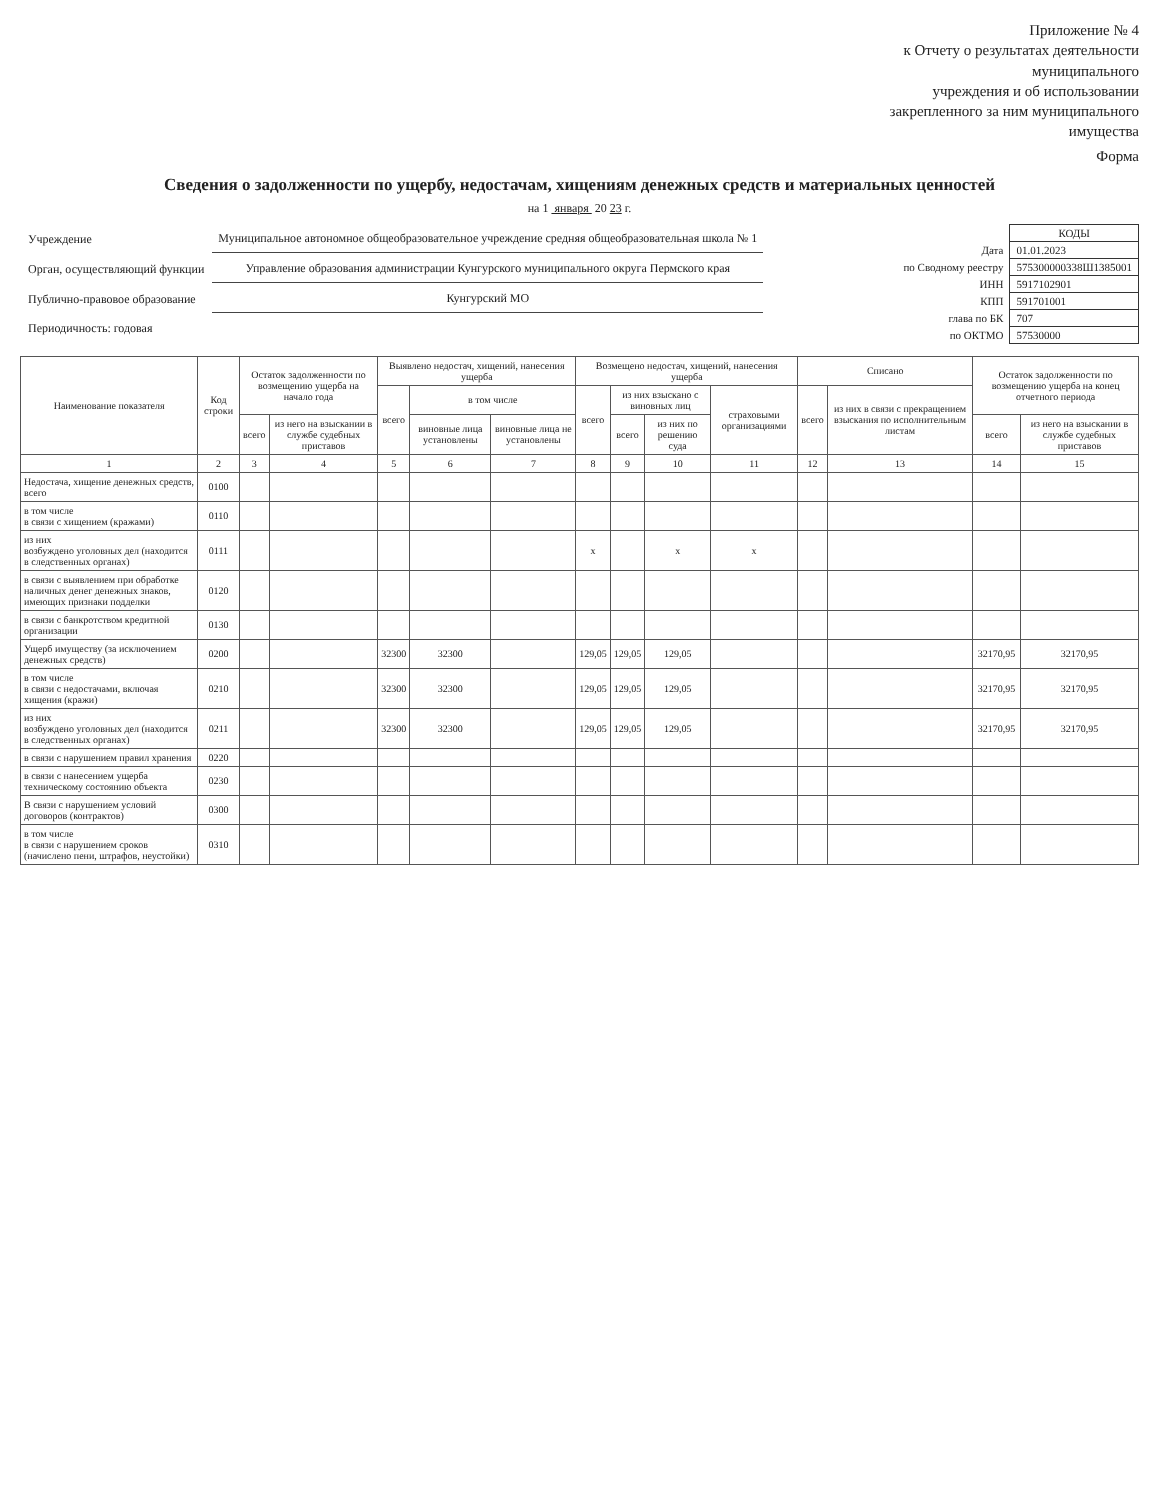Приложение № 4
к Отчету о результатах деятельности
муниципального
учреждения и об использовании
закрепленного за ним муниципального
имущества
Форма
Сведения о задолженности по ущербу, недостачам, хищениям денежных средств и материальных ценностей
на 1 января 20 23 г.
| Учреждение | Муниципальное автономное общеобразовательное учреждение средняя общеобразовательная школа № 1 |
| Орган, осуществляющий функции | Управление образования администрации Кунгурского муниципального округа Пермского края |
| Публично-правовое образование | Кунгурский МО |
| Периодичность: годовая | |
| | КОДЫ |
| Дата | 01.01.2023 |
| по Сводному реестру | 575300000338Ш1385001 |
| ИНН | 5917102901 |
| КПП | 591701001 |
| глава по БК | 707 |
| по ОКТМО | 57530000 |
| Наименование показателя | Код строки | Остаток задолженности по возмещению ущерба на начало года | | Выявлено недостач, хищений, нанесения ущерба | | | Возмещено недостач, хищений, нанесения ущерба | | | | Списано | | Остаток задолженности по возмещению ущерба на конец отчетного периода | |
| --- | --- | --- | --- | --- | --- | --- | --- | --- | --- | --- | --- | --- | --- | --- |
| | | | | всего | в том числе | | всего | из них взыскано с виновных лиц | | страховыми организациями | всего | из них в связи с прекращением взыскания по исполнительным листам | | |
| | | всего | из него на взыскании в службе судебных приставов | | виновные лица установлены | виновные лица не установлены | | всего | из них по решению суда | | | | всего | из него на взыскании в службе судебных приставов |
| 1 | 2 | 3 | 4 | 5 | 6 | 7 | 8 | 9 | 10 | 11 | 12 | 13 | 14 | 15 |
| Недостача, хищение денежных средств, всего | 0100 | | | | | | | | | | | | | |
| в том числе в связи с хищением (кражами) | 0110 | | | | | | | | | | | | | |
| из них возбуждено уголовных дел (находится в следственных органах) | 0111 | | | | | | x | | x | x | | | | |
| в связи с выявлением при обработке наличных денег денежных знаков, имеющих признаки подделки | 0120 | | | | | | | | | | | | | |
| в связи с банкротством кредитной организации | 0130 | | | | | | | | | | | | | |
| Ущерб имуществу (за исключением денежных средств) | 0200 | | | 32300 | 32300 | | 129,05 | 129,05 | 129,05 | | | | 32170,95 | 32170,95 |
| в том числе в связи с недостачами, включая хищения (кражи) | 0210 | | | 32300 | 32300 | | 129,05 | 129,05 | 129,05 | | | | 32170,95 | 32170,95 |
| из них возбуждено уголовных дел (находится в следственных органах) | 0211 | | | 32300 | 32300 | | 129,05 | 129,05 | 129,05 | | | | 32170,95 | 32170,95 |
| в связи с нарушением правил хранения | 0220 | | | | | | | | | | | | | |
| в связи с нанесением ущерба техническому состоянию объекта | 0230 | | | | | | | | | | | | | |
| В связи с нарушением условий договоров (контрактов) | 0300 | | | | | | | | | | | | | |
| в том числе в связи с нарушением сроков (начислено пени, штрафов, неустойки) | 0310 | | | | | | | | | | | | | |